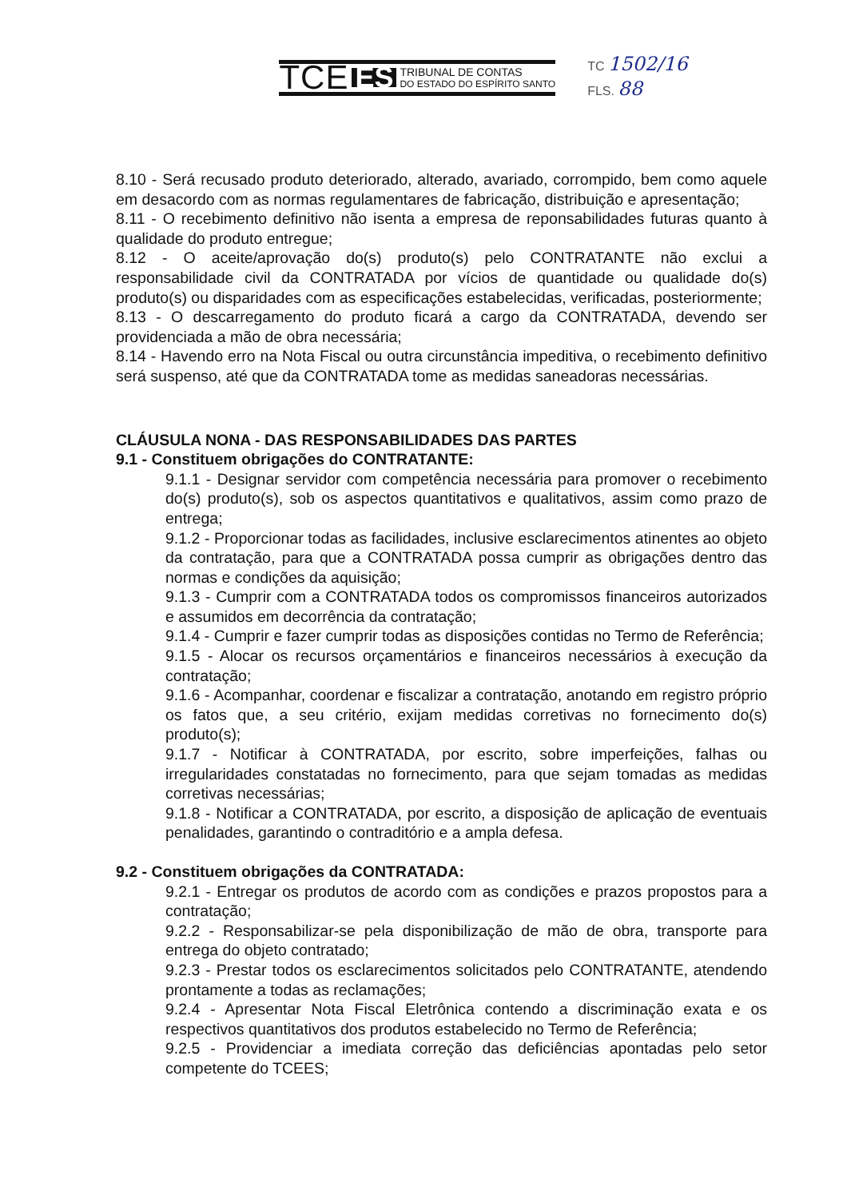TCE ES TRIBUNAL DE CONTAS
DO ESTADO DO ESPÍRITO SANTO
TC 1502/16
FLS. 88
8.10 - Será recusado produto deteriorado, alterado, avariado, corrompido, bem como aquele em desacordo com as normas regulamentares de fabricação, distribuição e apresentação;
8.11 - O recebimento definitivo não isenta a empresa de reponsabilidades futuras quanto à qualidade do produto entregue;
8.12 - O aceite/aprovação do(s) produto(s) pelo CONTRATANTE não exclui a responsabilidade civil da CONTRATADA por vícios de quantidade ou qualidade do(s) produto(s) ou disparidades com as especificações estabelecidas, verificadas, posteriormente;
8.13 - O descarregamento do produto ficará a cargo da CONTRATADA, devendo ser providenciada a mão de obra necessária;
8.14 - Havendo erro na Nota Fiscal ou outra circunstância impeditiva, o recebimento definitivo será suspenso, até que da CONTRATADA tome as medidas saneadoras necessárias.
CLÁUSULA NONA - DAS RESPONSABILIDADES DAS PARTES
9.1 - Constituem obrigações do CONTRATANTE:
9.1.1 - Designar servidor com competência necessária para promover o recebimento do(s) produto(s), sob os aspectos quantitativos e qualitativos, assim como prazo de entrega;
9.1.2 - Proporcionar todas as facilidades, inclusive esclarecimentos atinentes ao objeto da contratação, para que a CONTRATADA possa cumprir as obrigações dentro das normas e condições da aquisição;
9.1.3 - Cumprir com a CONTRATADA todos os compromissos financeiros autorizados e assumidos em decorrência da contratação;
9.1.4 - Cumprir e fazer cumprir todas as disposições contidas no Termo de Referência;
9.1.5 - Alocar os recursos orçamentários e financeiros necessários à execução da contratação;
9.1.6 - Acompanhar, coordenar e fiscalizar a contratação, anotando em registro próprio os fatos que, a seu critério, exijam medidas corretivas no fornecimento do(s) produto(s);
9.1.7 - Notificar à CONTRATADA, por escrito, sobre imperfeições, falhas ou irregularidades constatadas no fornecimento, para que sejam tomadas as medidas corretivas necessárias;
9.1.8 - Notificar a CONTRATADA, por escrito, a disposição de aplicação de eventuais penalidades, garantindo o contraditório e a ampla defesa.
9.2 - Constituem obrigações da CONTRATADA:
9.2.1 - Entregar os produtos de acordo com as condições e prazos propostos para a contratação;
9.2.2 - Responsabilizar-se pela disponibilização de mão de obra, transporte para entrega do objeto contratado;
9.2.3 - Prestar todos os esclarecimentos solicitados pelo CONTRATANTE, atendendo prontamente a todas as reclamações;
9.2.4 - Apresentar Nota Fiscal Eletrônica contendo a discriminação exata e os respectivos quantitativos dos produtos estabelecido no Termo de Referência;
9.2.5 - Providenciar a imediata correção das deficiências apontadas pelo setor competente do TCEES;